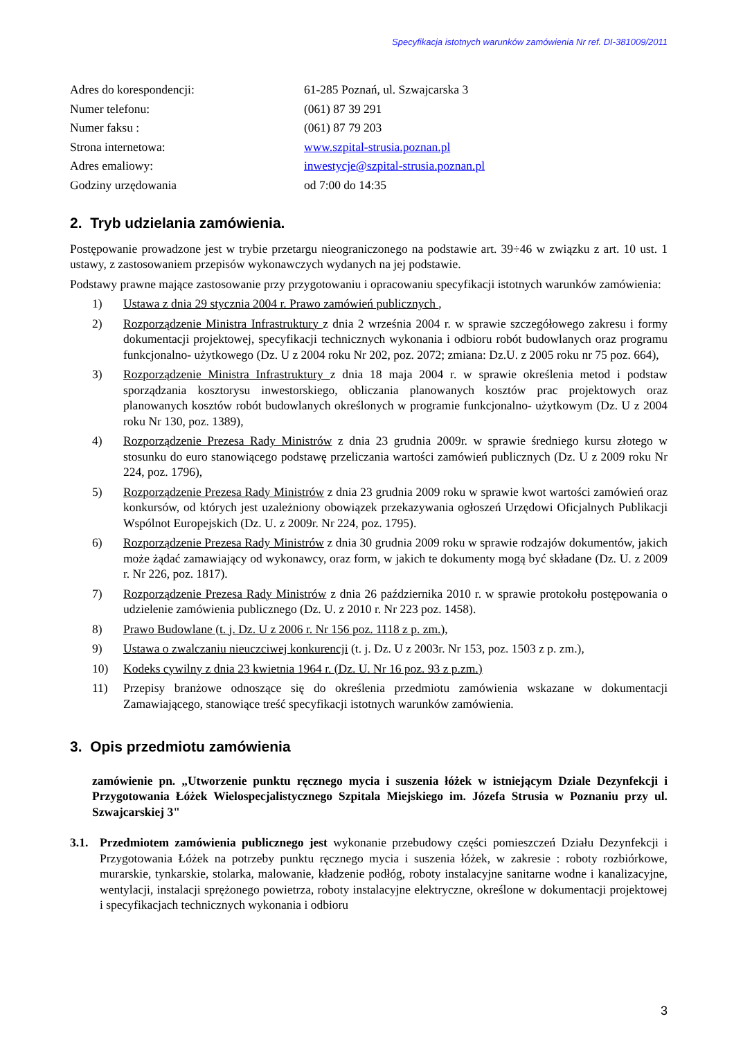Specyfikacja istotnych warunków zamówienia Nr ref. DI-381009/2011
| Adres do korespondencji: | 61-285 Poznań, ul. Szwajcarska 3 |
| Numer telefonu: | (061) 87 39 291 |
| Numer faksu : | (061) 87 79 203 |
| Strona internetowa: | www.szpital-strusia.poznan.pl |
| Adres emaliowy: | inwestycje@szpital-strusia.poznan.pl |
| Godziny urzędowania | od 7:00 do 14:35 |
2. Tryb udzielania zamówienia.
Postępowanie prowadzone jest w trybie przetargu nieograniczonego na podstawie art. 39÷46 w związku z art. 10 ust. 1 ustawy, z zastosowaniem przepisów wykonawczych wydanych na jej podstawie.
Podstawy prawne mające zastosowanie przy przygotowaniu i opracowaniu specyfikacji istotnych warunków zamówienia:
1) Ustawa z dnia 29 stycznia 2004 r. Prawo zamówień publicznych ,
2) Rozporządzenie Ministra Infrastruktury z dnia 2 września 2004 r. w sprawie szczegółowego zakresu i formy dokumentacji projektowej, specyfikacji technicznych wykonania i odbioru robót budowlanych oraz programu funkcjonalno- użytkowego (Dz. U z 2004 roku Nr 202, poz. 2072; zmiana: Dz.U. z 2005 roku nr 75 poz. 664),
3) Rozporządzenie Ministra Infrastruktury z dnia 18 maja 2004 r. w sprawie określenia metod i podstaw sporządzania kosztorysu inwestorskiego, obliczania planowanych kosztów prac projektowych oraz planowanych kosztów robót budowlanych określonych w programie funkcjonalno- użytkowym (Dz. U z 2004 roku Nr 130, poz. 1389),
4) Rozporządzenie Prezesa Rady Ministrów z dnia 23 grudnia 2009r. w sprawie średniego kursu złotego w stosunku do euro stanowiącego podstawę przeliczania wartości zamówień publicznych (Dz. U z 2009 roku Nr 224, poz. 1796),
5) Rozporządzenie Prezesa Rady Ministrów z dnia 23 grudnia 2009 roku w sprawie kwot wartości zamówień oraz konkursów, od których jest uzależniony obowiązek przekazywania ogłoszeń Urzędowi Oficjalnych Publikacji Wspólnot Europejskich (Dz. U. z 2009r. Nr 224, poz. 1795).
6) Rozporządzenie Prezesa Rady Ministrów z dnia 30 grudnia 2009 roku w sprawie rodzajów dokumentów, jakich może żądać zamawiający od wykonawcy, oraz form, w jakich te dokumenty mogą być składane (Dz. U. z 2009 r. Nr 226, poz. 1817).
7) Rozporządzenie Prezesa Rady Ministrów z dnia 26 października 2010 r. w sprawie protokołu postępowania o udzielenie zamówienia publicznego (Dz. U. z 2010 r. Nr 223 poz. 1458).
8) Prawo Budowlane (t. j. Dz. U z 2006 r. Nr 156 poz. 1118 z p. zm.),
9) Ustawa o zwalczaniu nieuczciwej konkurencji (t. j. Dz. U z 2003r. Nr 153, poz. 1503 z p. zm.),
10) Kodeks cywilny z dnia 23 kwietnia 1964 r. (Dz. U. Nr 16 poz. 93 z p.zm.)
11) Przepisy branżowe odnoszące się do określenia przedmiotu zamówienia wskazane w dokumentacji Zamawiającego, stanowiące treść specyfikacji istotnych warunków zamówienia.
3. Opis przedmiotu zamówienia
zamówienie pn. „Utworzenie punktu ręcznego mycia i suszenia łóżek w istniejącym Dziale Dezynfekcji i Przygotowania Łóżek Wielospecjalistycznego Szpitala Miejskiego im. Józefa Strusia w Poznaniu przy ul. Szwajcarskiej 3"
3.1. Przedmiotem zamówienia publicznego jest wykonanie przebudowy części pomieszczeń Działu Dezynfekcji i Przygotowania Łóżek na potrzeby punktu ręcznego mycia i suszenia łóżek, w zakresie : roboty rozbiórkowe, murarskie, tynkarskie, stolarka, malowanie, kładzenie podłóg, roboty instalacyjne sanitarne wodne i kanalizacyjne, wentylacji, instalacji sprężonego powietrza, roboty instalacyjne elektryczne, określone w dokumentacji projektowej i specyfikacjach technicznych wykonania i odbioru
3